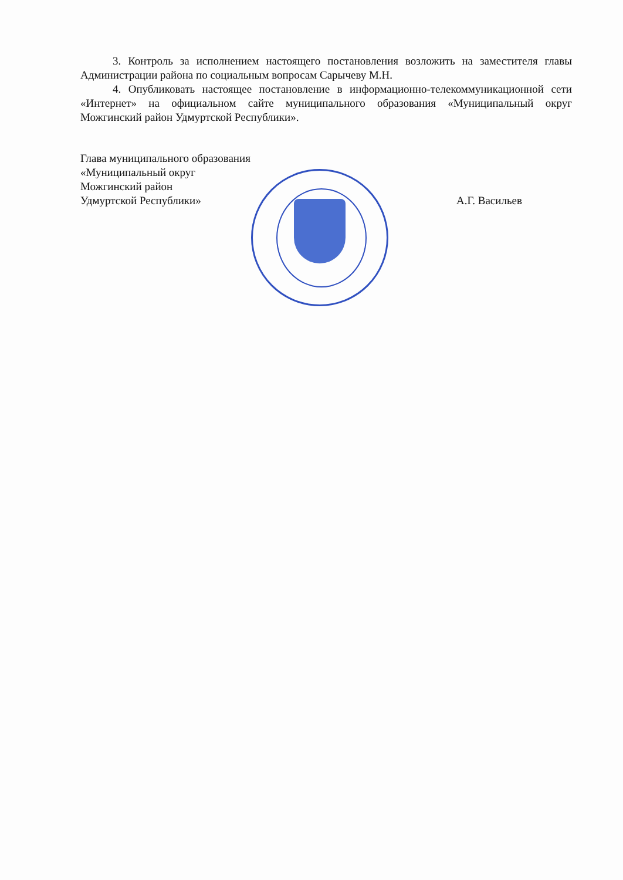3. Контроль за исполнением настоящего постановления возложить на заместителя главы Администрации района по социальным вопросам Сарычеву М.Н.
4. Опубликовать настоящее постановление в информационно-телекоммуникационной сети «Интернет» на официальном сайте муниципального образования «Муниципальный округ Можгинский район Удмуртской Республики».
Глава муниципального образования
«Муниципальный округ
Можгинский район
Удмуртской Республики»
А.Г. Васильев